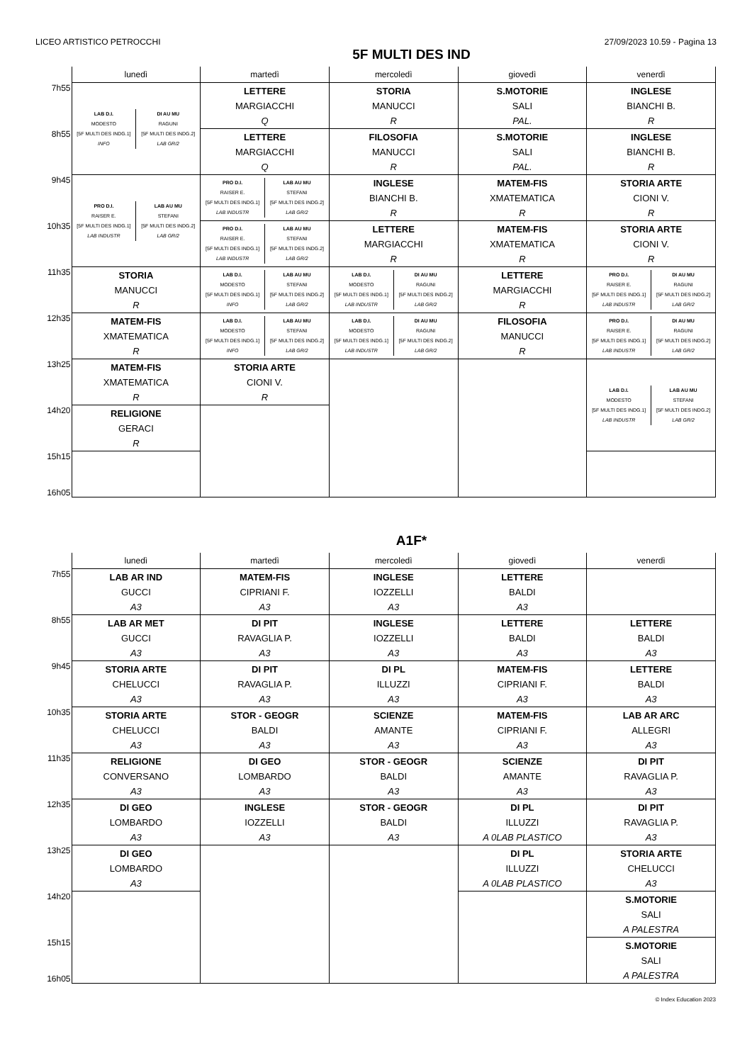LICEO ARTISTICO PETROCCHI 27/09/2023 10.59 - Pagina 13
5F MULTI DES IND
| | lunedì | martedì | mercoledì | giovedì | venerdì |
| --- | --- | --- | --- | --- | --- |
| 7h55 | / LAB D.I. MODESTO [5F MULTI DES INDG.1] INFO / DI AU MU RAGUNI [5F MULTI DES INDG.2] LAB GR/2 / | LETTERE MARGIACCHI Q | STORIA MANUCCI R | S.MOTORIE SALI PAL. | INGLESE BIANCHI B. R |
| 8h55 | | LETTERE MARGIACCHI Q | FILOSOFIA MANUCCI R | S.MOTORIE SALI PAL. | INGLESE BIANCHI B. R |
| 9h45 | / PRO D.I. RAISER E. [5F MULTI DES INDG.1] LAB INDUSTR / LAB AU MU STEFANI [5F MULTI DES INDG.2] LAB GR/2 / | / PRO D.I. RAISER E. [5F MULTI DES INDG.1] LAB INDUSTR / LAB AU MU STEFANI [5F MULTI DES INDG.2] LAB GR/2 / | INGLESE BIANCHI B. R | MATEM-FIS XMATEMATICA R | STORIA ARTE CIONI V. R |
| 10h35 | | / PRO D.I. RAISER E. [5F MULTI DES INDG.1] LAB INDUSTR / LAB AU MU STEFANI [5F MULTI DES INDG.2] LAB GR/2 / | LETTERE MARGIACCHI R | MATEM-FIS XMATEMATICA R | STORIA ARTE CIONI V. R |
| 11h35 | STORIA MANUCCI R | / LAB D.I. MODESTO [5F MULTI DES INDG.1] INFO / LAB AU MU STEFANI [5F MULTI DES INDG.2] LAB GR/2 / | / LAB D.I. MODESTO [5F MULTI DES INDG.1] LAB INDUSTR / DI AU MU RAGUNI [5F MULTI DES INDG.2] LAB GR/2 / | LETTERE MARGIACCHI R | / PRO D.I. RAISER E. [5F MULTI DES INDG.1] LAB INDUSTR / DI AU MU RAGUNI [5F MULTI DES INDG.2] LAB GR/2 / |
| 12h35 | MATEM-FIS XMATEMATICA R | / LAB D.I. MODESTO [5F MULTI DES INDG.1] INFO / LAB AU MU STEFANI [5F MULTI DES INDG.2] LAB GR/2 / | / LAB D.I. MODESTO [5F MULTI DES INDG.1] LAB INDUSTR / DI AU MU RAGUNI [5F MULTI DES INDG.2] LAB GR/2 / | FILOSOFIA MANUCCI R | / PRO D.I. RAISER E. [5F MULTI DES INDG.1] LAB INDUSTR / DI AU MU RAGUNI [5F MULTI DES INDG.2] LAB GR/2 / |
| 13h25 | MATEM-FIS XMATEMATICA R | STORIA ARTE CIONI V. R | | | / LAB D.I. MODESTO [5F MULTI DES INDG.1] LAB INDUSTR / LAB AU MU STEFANI [5F MULTI DES INDG.2] LAB GR/2 / |
| 14h20 | RELIGIONE GERACI R | | | | |
| 15h15 16h05 | | | | | |
A1F*
| | lunedì | martedì | mercoledì | giovedì | venerdì |
| --- | --- | --- | --- | --- | --- |
| 7h55 | LAB AR IND GUCCI A3 | MATEM-FIS CIPRIANI F. A3 | INGLESE IOZZELLI A3 | LETTERE BALDI A3 | |
| 8h55 | LAB AR MET GUCCI A3 | DI PIT RAVAGLIA P. A3 | INGLESE IOZZELLI A3 | LETTERE BALDI A3 | LETTERE BALDI A3 |
| 9h45 | STORIA ARTE CHELUCCI A3 | DI PIT RAVAGLIA P. A3 | DI PL ILLUZZI A3 | MATEM-FIS CIPRIANI F. A3 | LETTERE BALDI A3 |
| 10h35 | STORIA ARTE CHELUCCI A3 | STOR - GEOGR BALDI A3 | SCIENZE AMANTE A3 | MATEM-FIS CIPRIANI F. A3 | LAB AR ARC ALLEGRI A3 |
| 11h35 | RELIGIONE CONVERSANO A3 | DI GEO LOMBARDO A3 | STOR - GEOGR BALDI A3 | SCIENZE AMANTE A3 | DI PIT RAVAGLIA P. A3 |
| 12h35 | DI GEO LOMBARDO A3 | INGLESE IOZZELLI A3 | STOR - GEOGR BALDI A3 | DI PL ILLUZZI A 0LAB PLASTICO | DI PIT RAVAGLIA P. A3 |
| 13h25 | DI GEO LOMBARDO A3 | | | DI PL ILLUZZI A 0LAB PLASTICO | STORIA ARTE CHELUCCI A3 |
| 14h20 | | | | | S.MOTORIE SALI A PALESTRA |
| 15h15 16h05 | | | | | S.MOTORIE SALI A PALESTRA |
© Index Education 2023